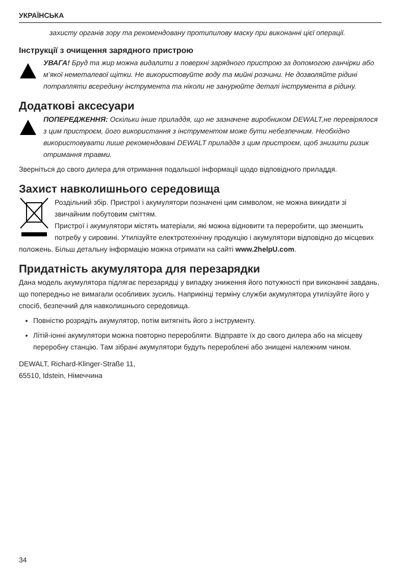УКРАЇНСЬКА
захисту органів зору та рекомендовану протипилову маску при виконанні цієї операції.
Інструкції з очищення зарядного пристрою
УВАГА! Бруд та жир можна видалити з поверхні зарядного пристрою за допомогою ганчірки або м’якої неметалевої щітки. Не використовуйте воду та мийні розчини. Не дозволяйте рідині потрапляти всередину інструмента та ніколи не занурюйте деталі інструмента в рідину.
Додаткові аксесуари
ПОПЕРЕДЖЕННЯ: Оскільки інше приладдя, що не зазначене виробником DEWALT,не перевірялося з цим пристроєм, його використання з інструментом може бути небезпечним. Необхідно використовувати лише рекомендовані DEWALT приладдя з цим пристроєм, щоб знизити ризик отримання травми.
Зверніться до свого дилера для отримання подальшої інформації щодо відповідного приладдя.
Захист навколишнього середовища
Роздільний збір. Пристрої і акумулятори позначені цим символом, не можна викидати зі звичайним побутовим сміттям.
Пристрої і акумулятори містять матеріали, які можна відновити та переробити, що зменшить потребу у сировині. Утилізуйте електротехнічну продукцію і акумулятори відповідно до місцевих положень. Більш детальну інформацію можна отримати на сайті www.2helpU.com.
Придатність акумулятора для перезарядки
Дана модель акумулятора підлягає перезарядці у випадку зниження його потужності при виконанні завдань, що попередньо не вимагали особливих зусиль. Наприкінці терміну служби акумулятора утилізуйте його у спосіб, безпечний для навколишнього середовища.
Повністю розрядіть акумулятор, потім витягніть його з інструменту.
Літій-іонні акумулятори можна повторно переробляти. Відправте їх до свого дилера або на місцеву переробну станцію. Там зібрані акумулятори будуть перероблені або знищені належним чином.
DEWALT, Richard-Klinger-Straße 11,
65510, Idstein, Німеччина
34